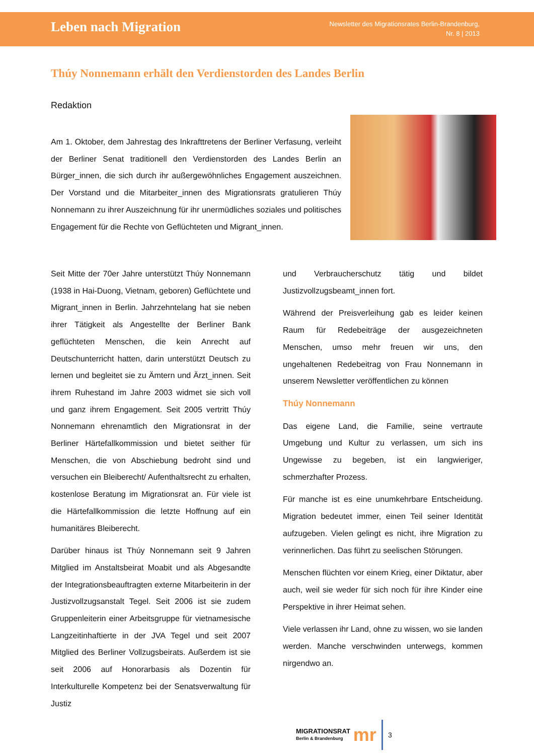Leben nach Migration
Newsletter des Migrationsrates Berlin-Brandenburg,
Nr. 8 | 2013
Thúy Nonnemann erhält den Verdienstorden des Landes Berlin
Redaktion
Am 1. Oktober, dem Jahrestag des Inkrafttretens der Berliner Verfasung, verleiht der Berliner Senat traditionell den Verdienstorden des Landes Berlin an Bürger_innen, die sich durch ihr außergewöhnliches Engagement auszeichnen. Der Vorstand und die Mitarbeiter_innen des Migrationsrats gratulieren Thúy Nonnemann zu ihrer Auszeichnung für ihr unermüdliches soziales und politisches Engagement für die Rechte von Geflüchteten und Migrant_innen.
Seit Mitte der 70er Jahre unterstützt Thúy Nonnemann (1938 in Hai-Duong, Vietnam, geboren) Geflüchtete und Migrant_innen in Berlin. Jahrzehntelang hat sie neben ihrer Tätigkeit als Angestellte der Berliner Bank geflüchteten Menschen, die kein Anrecht auf Deutschunterricht hatten, darin unterstützt Deutsch zu lernen und begleitet sie zu Ämtern und Ärzt_innen. Seit ihrem Ruhestand im Jahre 2003 widmet sie sich voll und ganz ihrem Engagement. Seit 2005 vertritt Thúy Nonnemann ehrenamtlich den Migrationsrat in der Berliner Härtefallkommission und bietet seither für Menschen, die von Abschiebung bedroht sind und versuchen ein Bleiberecht/ Aufenthaltsrecht zu erhalten, kostenlose Beratung im Migrationsrat an. Für viele ist die Härtefallkommission die letzte Hoffnung auf ein humanitäres Bleiberecht.
Darüber hinaus ist Thúy Nonnemann seit 9 Jahren Mitglied im Anstaltsbeirat Moabit und als Abgesandte der Integrationsbeauftragten externe Mitarbeiterin in der Justizvollzugsanstalt Tegel. Seit 2006 ist sie zudem Gruppenleiterin einer Arbeitsgruppe für vietnamesische Langzeitinhaftierte in der JVA Tegel und seit 2007 Mitglied des Berliner Vollzugsbeirats. Außerdem ist sie seit 2006 auf Honorarbasis als Dozentin für Interkulturelle Kompetenz bei der Senatsverwaltung für Justiz
und Verbraucherschutz tätig und bildet Justizvollzugsbeamt_innen fort.
Während der Preisverleihung gab es leider keinen Raum für Redebeiträge der ausgezeichneten Menschen, umso mehr freuen wir uns, den ungehaltenen Redebeitrag von Frau Nonnemann in unserem Newsletter veröffentlichen zu können
Thúy Nonnemann
Das eigene Land, die Familie, seine vertraute Umgebung und Kultur zu verlassen, um sich ins Ungewisse zu begeben, ist ein langwieriger, schmerzhafter Prozess.
Für manche ist es eine unumkehrbare Entscheidung. Migration bedeutet immer, einen Teil seiner Identität aufzugeben. Vielen gelingt es nicht, ihre Migration zu verinnerlichen. Das führt zu seelischen Störungen.
Menschen flüchten vor einem Krieg, einer Diktatur, aber auch, weil sie weder für sich noch für ihre Kinder eine Perspektive in ihrer Heimat sehen.
Viele verlassen ihr Land, ohne zu wissen, wo sie landen werden. Manche verschwinden unterwegs, kommen nirgendwo an.
MIGRATIONSRAT
Berlin & Brandenburg
mr
3